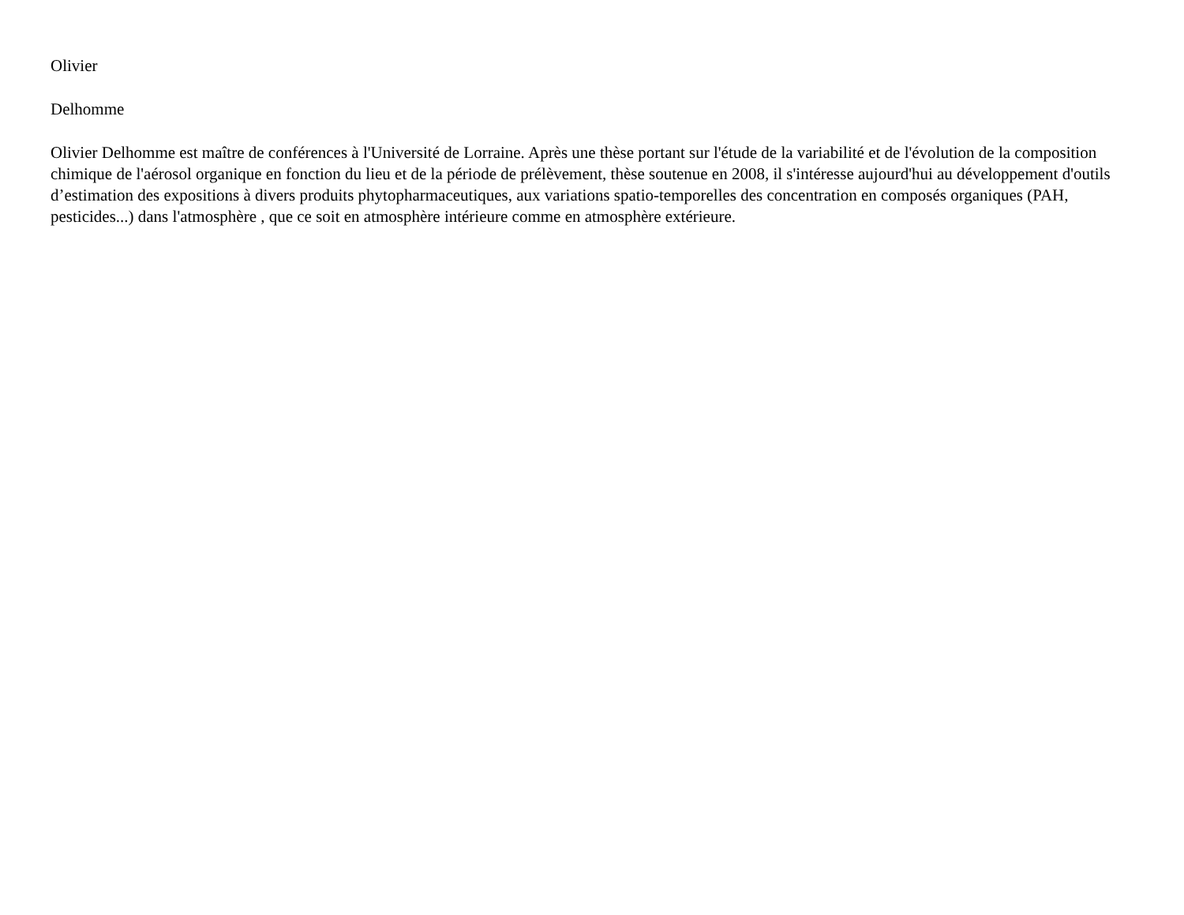Olivier
Delhomme
Olivier Delhomme est maître de conférences à l'Université de Lorraine. Après une thèse portant sur l'étude de la variabilité et de l'évolution de la composition chimique de l'aérosol organique en fonction du lieu et de la période de prélèvement, thèse soutenue en 2008, il s'intéresse aujourd'hui au développement d'outils d’estimation des expositions à divers produits phytopharmaceutiques, aux variations spatio-temporelles des concentration en composés organiques (PAH, pesticides...) dans l'atmosphère , que ce soit en atmosphère intérieure comme en atmosphère extérieure.